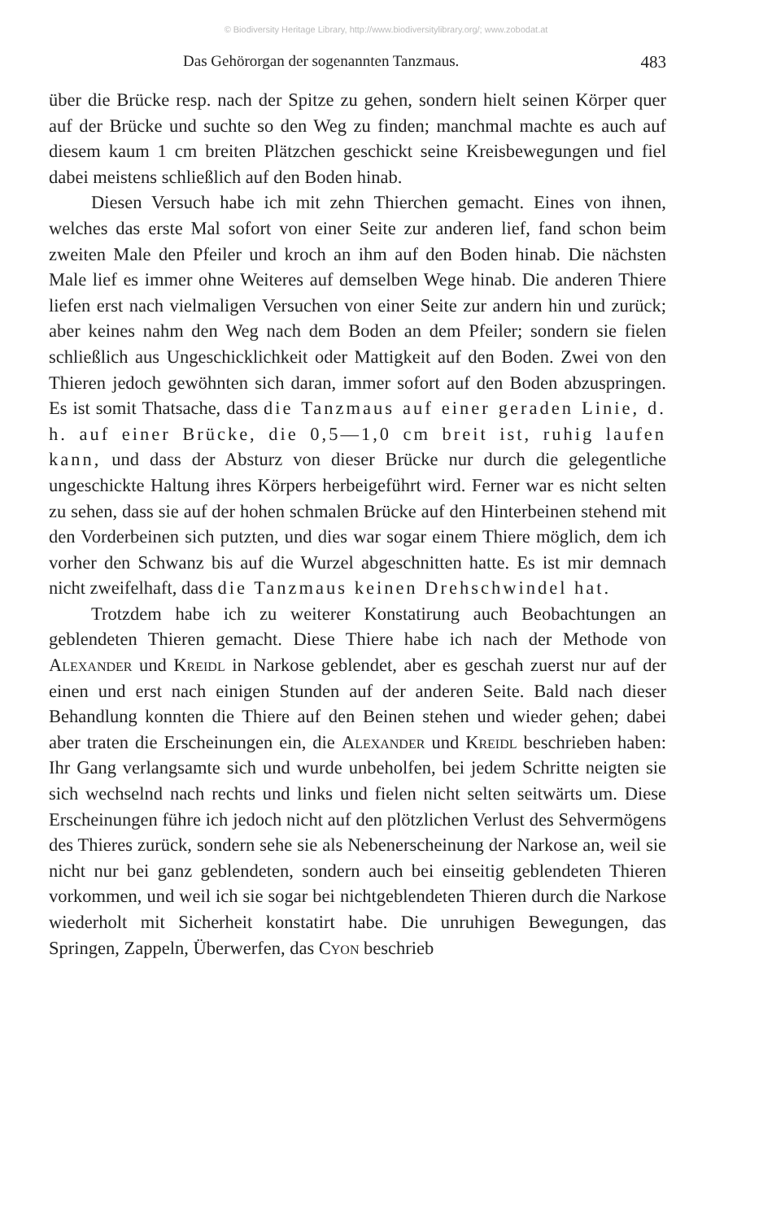© Biodiversity Heritage Library, http://www.biodiversitylibrary.org/; www.zobodat.at
Das Gehörorgan der sogenannten Tanzmaus. 483
über die Brücke resp. nach der Spitze zu gehen, sondern hielt seinen Körper quer auf der Brücke und suchte so den Weg zu finden; manchmal machte es auch auf diesem kaum 1 cm breiten Plätzchen geschickt seine Kreisbewegungen und fiel dabei meistens schließlich auf den Boden hinab.
Diesen Versuch habe ich mit zehn Thierchen gemacht. Eines von ihnen, welches das erste Mal sofort von einer Seite zur anderen lief, fand schon beim zweiten Male den Pfeiler und kroch an ihm auf den Boden hinab. Die nächsten Male lief es immer ohne Weiteres auf demselben Wege hinab. Die anderen Thiere liefen erst nach vielmaligen Versuchen von einer Seite zur andern hin und zurück; aber keines nahm den Weg nach dem Boden an dem Pfeiler; sondern sie fielen schließlich aus Ungeschicklichkeit oder Mattigkeit auf den Boden. Zwei von den Thieren jedoch gewöhnten sich daran, immer sofort auf den Boden abzuspringen. Es ist somit Thatsache, dass die Tanzmaus auf einer geraden Linie, d. h. auf einer Brücke, die 0,5—1,0 cm breit ist, ruhig laufen kann, und dass der Absturz von dieser Brücke nur durch die gelegentliche ungeschickte Haltung ihres Körpers herbeigeführt wird. Ferner war es nicht selten zu sehen, dass sie auf der hohen schmalen Brücke auf den Hinterbeinen stehend mit den Vorderbeinen sich putzten, und dies war sogar einem Thiere möglich, dem ich vorher den Schwanz bis auf die Wurzel abgeschnitten hatte. Es ist mir demnach nicht zweifelhaft, dass die Tanzmaus keinen Drehschwindel hat.
Trotzdem habe ich zu weiterer Konstatirung auch Beobachtungen an geblendeten Thieren gemacht. Diese Thiere habe ich nach der Methode von Alexander und Kreidl in Narkose geblendet, aber es geschah zuerst nur auf der einen und erst nach einigen Stunden auf der anderen Seite. Bald nach dieser Behandlung konnten die Thiere auf den Beinen stehen und wieder gehen; dabei aber traten die Erscheinungen ein, die Alexander und Kreidl beschrieben haben: Ihr Gang verlangsamte sich und wurde unbeholfen, bei jedem Schritte neigten sie sich wechselnd nach rechts und links und fielen nicht selten seitwärts um. Diese Erscheinungen führe ich jedoch nicht auf den plötzlichen Verlust des Sehvermögens des Thieres zurück, sondern sehe sie als Nebenerscheinung der Narkose an, weil sie nicht nur bei ganz geblendeten, sondern auch bei einseitig geblendeten Thieren vorkommen, und weil ich sie sogar bei nichtgeblendeten Thieren durch die Narkose wiederholt mit Sicherheit konstatirt habe. Die unruhigen Bewegungen, das Springen, Zappeln, Überwerfen, das Cyon beschrieb